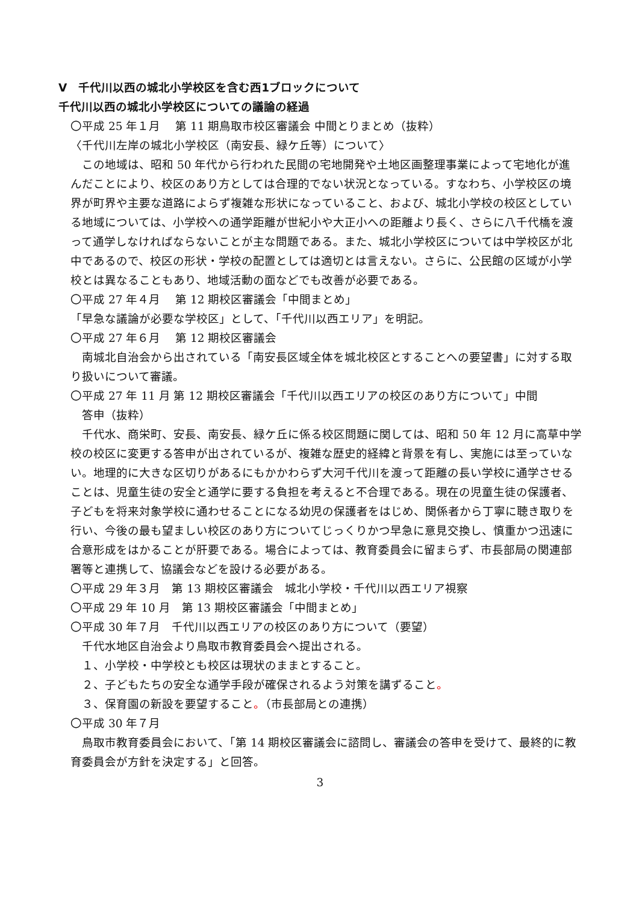Ⅴ　千代川以西の城北小学校区を含む西1ブロックについて
千代川以西の城北小学校区についての議論の経過
〇平成 25 年１月　 第 11 期鳥取市校区審議会 中間とりまとめ（抜粋）
〈千代川左岸の城北小学校区（南安長、緑ケ丘等）について〉
　この地域は、昭和 50 年代から行われた民間の宅地開発や土地区画整理事業によって宅地化が進んだことにより、校区のあり方としては合理的でない状況となっている。すなわち、小学校区の境界が町界や主要な道路によらず複雑な形状になっていること、および、城北小学校の校区としている地域については、小学校への通学距離が世紀小や大正小への距離より長く、さらに八千代橋を渡って通学しなければならないことが主な問題である。また、城北小学校区については中学校区が北中であるので、校区の形状・学校の配置としては適切とは言えない。さらに、公民館の区域が小学校とは異なることもあり、地域活動の面などでも改善が必要である。
〇平成 27 年４月　 第 12 期校区審議会「中間まとめ」
「早急な議論が必要な学校区」として、「千代川以西エリア」を明記。
〇平成 27 年６月　 第 12 期校区審議会
　南城北自治会から出されている「南安長区域全体を城北校区とすることへの要望書」に対する取り扱いについて審議。
〇平成 27 年 11 月 第 12 期校区審議会「千代川以西エリアの校区のあり方について」中間
　答申（抜粋）
　千代水、商栄町、安長、南安長、緑ケ丘に係る校区問題に関しては、昭和 50 年 12 月に高草中学校の校区に変更する答申が出されているが、複雑な歴史的経緯と背景を有し、実施には至っていない。地理的に大きな区切りがあるにもかかわらず大河千代川を渡って距離の長い学校に通学させることは、児童生徒の安全と通学に要する負担を考えると不合理である。現在の児童生徒の保護者、子どもを将来対象学校に通わせることになる幼児の保護者をはじめ、関係者から丁寧に聴き取りを行い、今後の最も望ましい校区のあり方についてじっくりかつ早急に意見交換し、慎重かつ迅速に合意形成をはかることが肝要である。場合によっては、教育委員会に留まらず、市長部局の関連部署等と連携して、協議会などを設ける必要がある。
〇平成 29 年３月　第 13 期校区審議会　城北小学校・千代川以西エリア視察
〇平成 29 年 10 月　第 13 期校区審議会「中間まとめ」
〇平成 30 年７月　千代川以西エリアの校区のあり方について（要望）
　千代水地区自治会より鳥取市教育委員会へ提出される。
　１、小学校・中学校とも校区は現状のままとすること。
　２、子どもたちの安全な通学手段が確保されるよう対策を講ずること。
　３、保育園の新設を要望すること。（市長部局との連携）
〇平成 30 年７月
　鳥取市教育委員会において、「第 14 期校区審議会に諮問し、審議会の答申を受けて、最終的に教育委員会が方針を決定する」と回答。
3